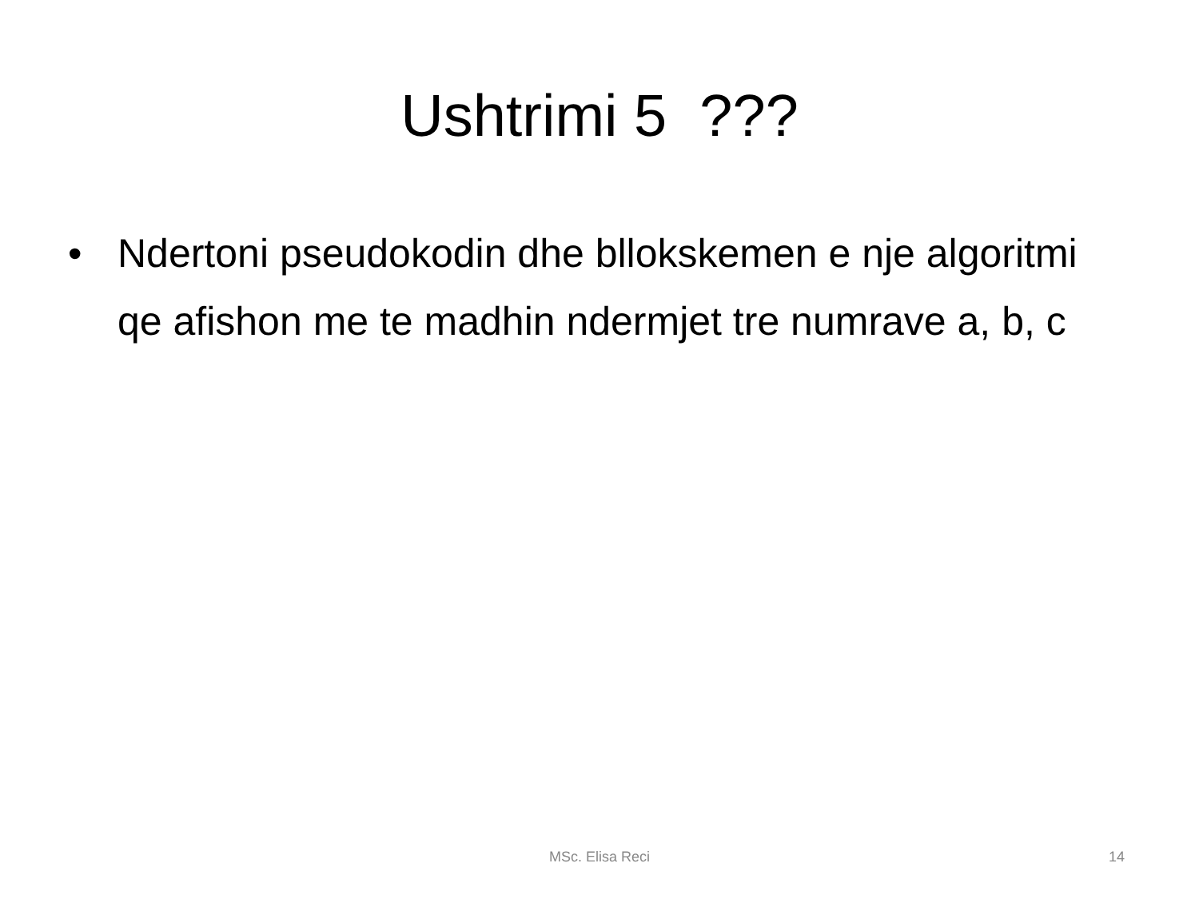Ushtrimi 5 ???
• Ndertoni pseudokodin dhe bllokskemen e nje algoritmi qe afishon me te madhin ndermjet tre numrave a, b, c
MSc. Elisa Reci
14